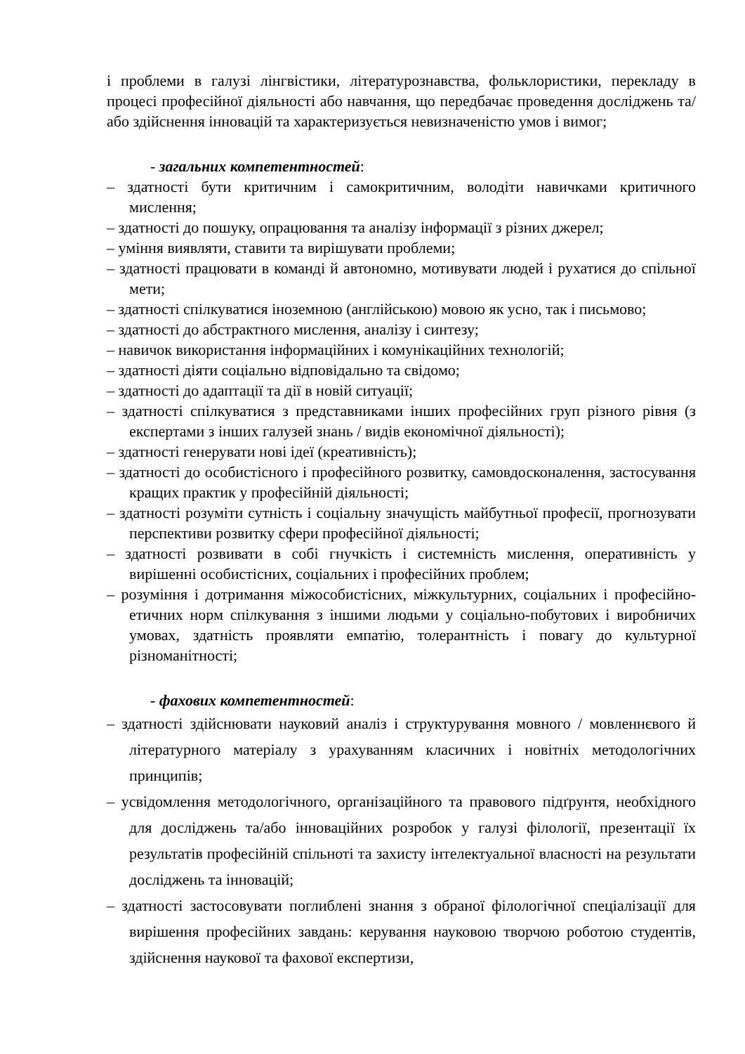і проблеми в галузі лінгвістики, літературознавства, фольклористики, перекладу в процесі професійної діяльності або навчання, що передбачає проведення досліджень та/або здійснення інновацій та характеризується невизначеністю умов і вимог;
- загальних компетентностей:
– здатності бути критичним і самокритичним, володіти навичками критичного мислення;
– здатності до пошуку, опрацювання та аналізу інформації з різних джерел;
– уміння виявляти, ставити та вирішувати проблеми;
– здатності працювати в команді й автономно, мотивувати людей і рухатися до спільної мети;
– здатності спілкуватися іноземною (англійською) мовою як усно, так і письмово;
– здатності до абстрактного мислення, аналізу і синтезу;
– навичок використання інформаційних і комунікаційних технологій;
– здатності діяти соціально відповідально та свідомо;
– здатності до адаптації та дії в новій ситуації;
– здатності спілкуватися з представниками інших професійних груп різного рівня (з експертами з інших галузей знань / видів економічної діяльності);
– здатності генерувати нові ідеї (креативність);
– здатності до особистісного і професійного розвитку, самовдосконалення, застосування кращих практик у професійній діяльності;
– здатності розуміти сутність і соціальну значущість майбутньої професії, прогнозувати перспективи розвитку сфери професійної діяльності;
– здатності розвивати в собі гнучкість і системність мислення, оперативність у вирішенні особистісних, соціальних і професійних проблем;
– розуміння і дотримання міжособистісних, міжкультурних, соціальних і професійно-етичних норм спілкування з іншими людьми у соціально-побутових і виробничих умовах, здатність проявляти емпатію, толерантність і повагу до культурної різноманітності;
- фахових компетентностей:
– здатності здійснювати науковий аналіз і структурування мовного / мовленнєвого й літературного матеріалу з урахуванням класичних і новітніх методологічних принципів;
– усвідомлення методологічного, організаційного та правового підґрунтя, необхідного для досліджень та/або інноваційних розробок у галузі філології, презентації їх результатів професійній спільноті та захисту інтелектуальної власності на результати досліджень та інновацій;
– здатності застосовувати поглиблені знання з обраної філологічної спеціалізації для вирішення професійних завдань: керування науковою творчою роботою студентів, здійснення наукової та фахової експертизи,